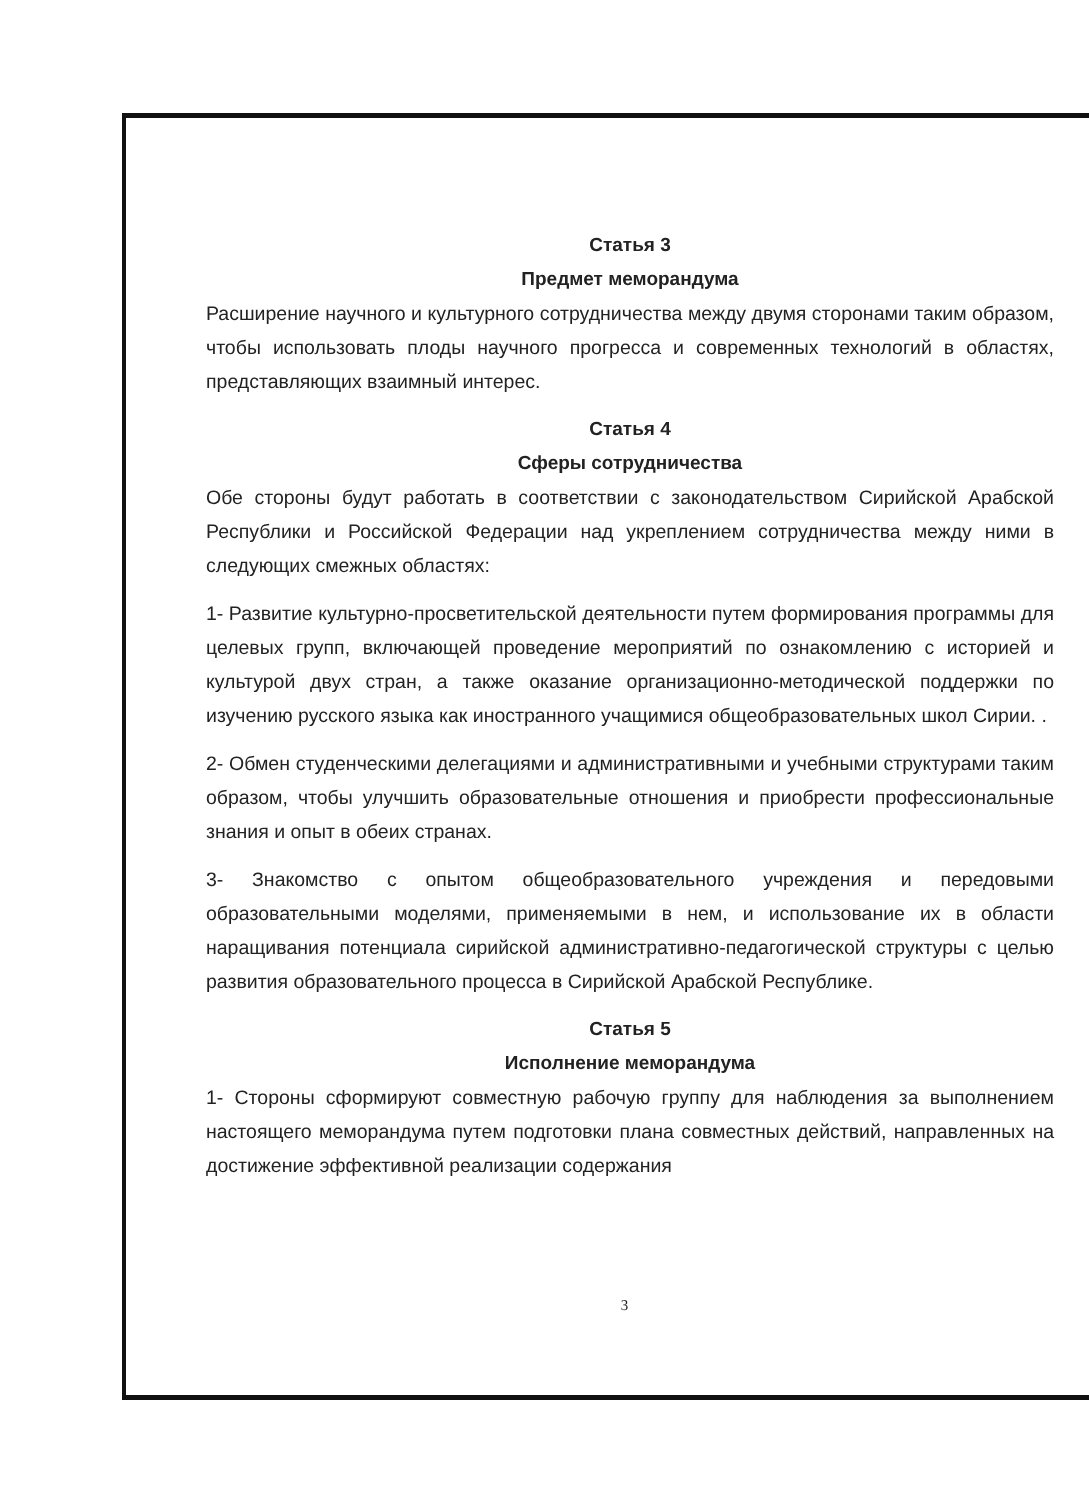Статья 3
Предмет меморандума
Расширение научного и культурного сотрудничества между двумя сторонами таким образом, чтобы использовать плоды научного прогресса и современных технологий в областях, представляющих взаимный интерес.
Статья 4
Сферы сотрудничества
Обе стороны будут работать в соответствии с законодательством Сирийской Арабской Республики и Российской Федерации над укреплением сотрудничества между ними в следующих смежных областях:
1- Развитие культурно-просветительской деятельности путем формирования программы для целевых групп, включающей проведение мероприятий по ознакомлению с историей и культурой двух стран, а также оказание организационно-методической поддержки по изучению русского языка как иностранного учащимися общеобразовательных школ Сирии. .
2- Обмен студенческими делегациями и административными и учебными структурами таким образом, чтобы улучшить образовательные отношения и приобрести профессиональные знания и опыт в обеих странах.
3- Знакомство с опытом общеобразовательного учреждения и передовыми образовательными моделями, применяемыми в нем, и использование их в области наращивания потенциала сирийской административно-педагогической структуры с целью развития образовательного процесса в Сирийской Арабской Республике.
Статья 5
Исполнение меморандума
1- Стороны сформируют совместную рабочую группу для наблюдения за выполнением настоящего меморандума путем подготовки плана совместных действий, направленных на достижение эффективной реализации содержания
3